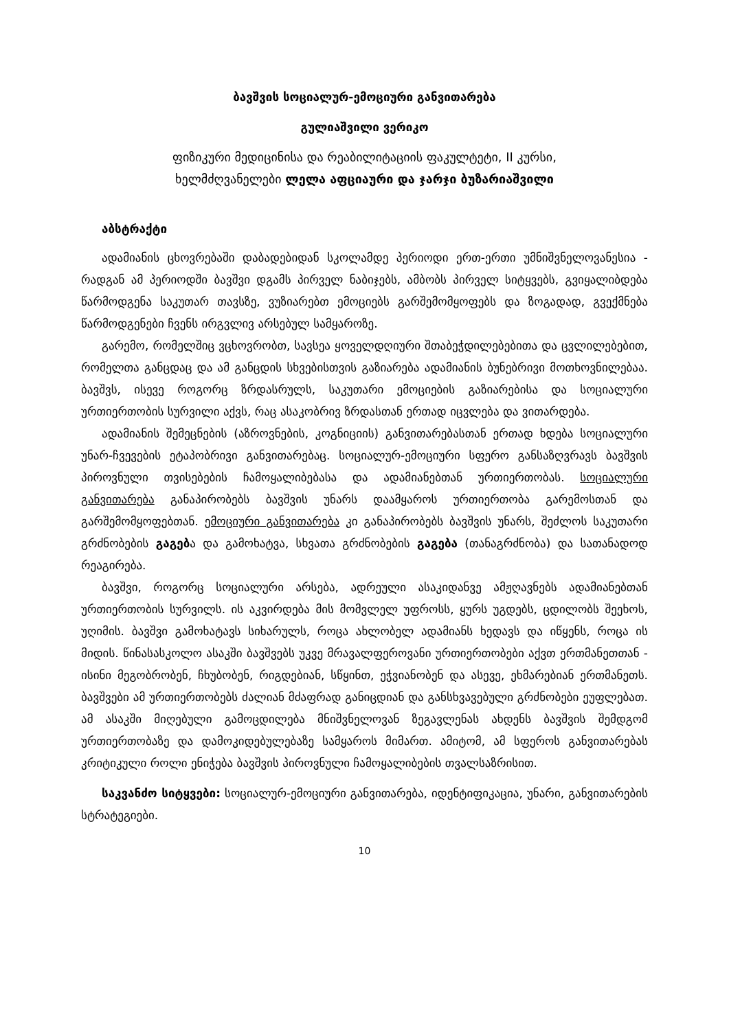ბავშვის სოციალურ-ემოციური განვითარება
გულიაშვილი ვერიკო
ფიზიკური მედიცინისა და რეაბილიტაციის ფაკულტეტი, II კურსი,
ხელმძღვანელები ლელა აფციაური და ჯარჯი ბუზარიაშვილი
აბსტრაქტი
ადამიანის ცხოვრებაში დაბადებიდან სკოლამდე პერიოდი ერთ-ერთი უმნიშვნელოვანესია - რადგან ამ პერიოდში ბავშვი დგამს პირველ ნაბიჯებს, ამბობს პირველ სიტყვებს, გვიყალიბდება წარმოდგენა საკუთარ თავსზე, ვუზიარებთ ემოციებს გარშემომყოფებს და ზოგადად, გვექმნება წარმოდგენები ჩვენს ირგვლივ არსებულ სამყაროზე.
გარემო, რომელშიც ვცხოვრობთ, სავსეა ყოველდღიური შთაბეჭდილებებითა და ცვლილებებით, რომელთა განცდაც და ამ განცდის სხვებისთვის გაზიარება ადამიანის ბუნებრივი მოთხოვნილებაა. ბავშვს, ისევე როგორც ზრდასრულს, საკუთარი ემოციების გაზიარებისა და სოციალური ურთიერთობის სურვილი აქვს, რაც ასაკობრივ ზრდასთან ერთად იცვლება და ვითარდება.
ადამიანის შემეცნების (აზროვნების, კოგნიციის) განვითარებასთან ერთად ხდება სოციალური უნარ-ჩვევების ეტაპობრივი განვითარებაც. სოციალურ-ემოციური სფერო განსაზღვრავს ბავშვის პიროვნული თვისებების ჩამოყალიბებასა და ადამიანებთან ურთიერთობას. სოციალური განვითარება განაპირობებს ბავშვის უნარს დაამყაროს ურთიერთობა გარემოსთან და გარშემომყოფებთან. ემოციური განვითარება კი განაპირობებს ბავშვის უნარს, შეძლოს საკუთარი გრძნობების გაგება და გამოხატვა, სხვათა გრძნობების გაგება (თანაგრძნობა) და სათანადოდ რეაგირება.
ბავშვი, როგორც სოციალური არსება, ადრეული ასაკიდანვე ამჟღავნებს ადამიანებთან ურთიერთობის სურვილს. ის აკვირდება მის მომვლელ უფროსს, ყურს უგდებს, ცდილობს შეეხოს, უღიმის. ბავშვი გამოხატავს სიხარულს, როცა ახლობელ ადამიანს ხედავს და იწყენს, როცა ის მიდის. წინასასკოლო ასაკში ბავშვებს უკვე მრავალფეროვანი ურთიერთობები აქვთ ერთმანეთთან - ისინი მეგობრობენ, ჩხუბობენ, რიგდებიან, სწყინთ, ეჭვიანობენ და ასევე, ეხმარებიან ერთმანეთს. ბავშვები ამ ურთიერთობებს ძალიან მძაფრად განიცდიან და განსხვავებული გრძნობები ეუფლებათ. ამ ასაკში მიღებული გამოცდილება მნიშვნელოვან ზეგავლენას ახდენს ბავშვის შემდგომ ურთიერთობაზე და დამოკიდებულებაზე სამყაროს მიმართ. ამიტომ, ამ სფეროს განვითარებას კრიტიკული როლი ენიჭება ბავშვის პიროვნული ჩამოყალიბების თვალსაზრისით.
საკვანძო სიტყვები: სოციალურ-ემოციური განვითარება, იდენტიფიკაცია, უნარი, განვითარების სტრატეგიები.
10